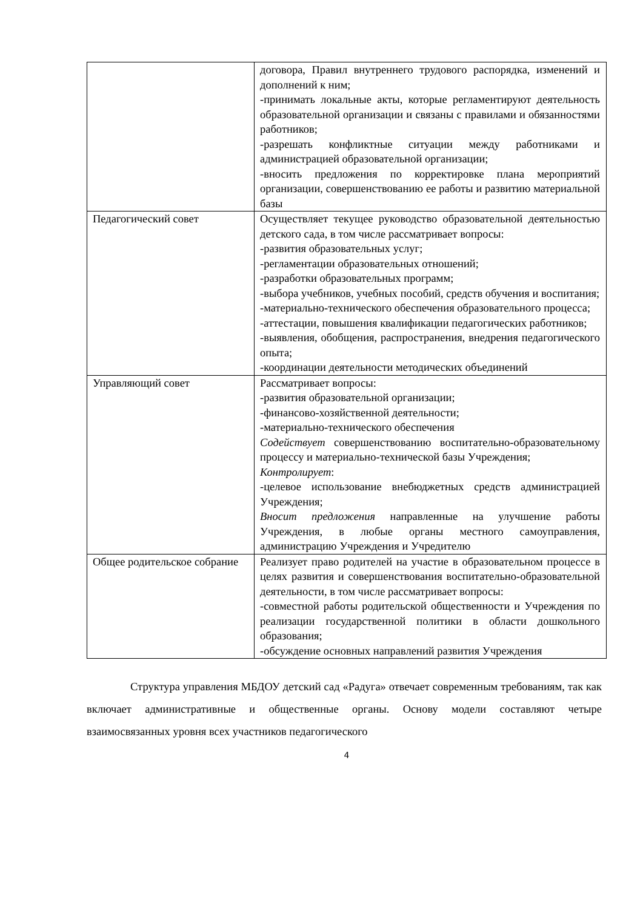| | договора, Правил внутреннего трудового распорядка, изменений и дополнений к ним; -принимать локальные акты, которые регламентируют деятельность образовательной организации и связаны с правилами и обязанностями работников; -разрешать конфликтные ситуации между работниками и администрацией образовательной организации; -вносить предложения по корректировке плана мероприятий организации, совершенствованию ее работы и развитию материальной базы |
| Педагогический совет | Осуществляет текущее руководство образовательной деятельностью детского сада, в том числе рассматривает вопросы: -развития образовательных услуг; -регламентации образовательных отношений; -разработки образовательных программ; -выбора учебников, учебных пособий, средств обучения и воспитания; -материально-технического обеспечения образовательного процесса; -аттестации, повышения квалификации педагогических работников; -выявления, обобщения, распространения, внедрения педагогического опыта; -координации деятельности методических объединений |
| Управляющий совет | Рассматривает вопросы: -развития образовательной организации; -финансово-хозяйственной деятельности; -материально-технического обеспечения Содействует совершенствованию воспитательно-образовательному процессу и материально-технической базы Учреждения; Контролирует : -целевое использование внебюджетных средств администрацией Учреждения; Вносит предложения направленные на улучшение работы Учреждения, в любые органы местного самоуправления, администрацию Учреждения и Учредителю |
| Общее родительское собрание | Реализует право родителей на участие в образовательном процессе в целях развития и совершенствования воспитательно-образовательной деятельности, в том числе рассматривает вопросы: -совместной работы родительской общественности и Учреждения по реализации государственной политики в области дошкольного образования; -обсуждение основных направлений развития Учреждения |
Структура управления МБДОУ детский сад «Радуга» отвечает современным требованиям, так как включает административные и общественные органы. Основу модели составляют четыре взаимосвязанных уровня всех участников педагогического
4